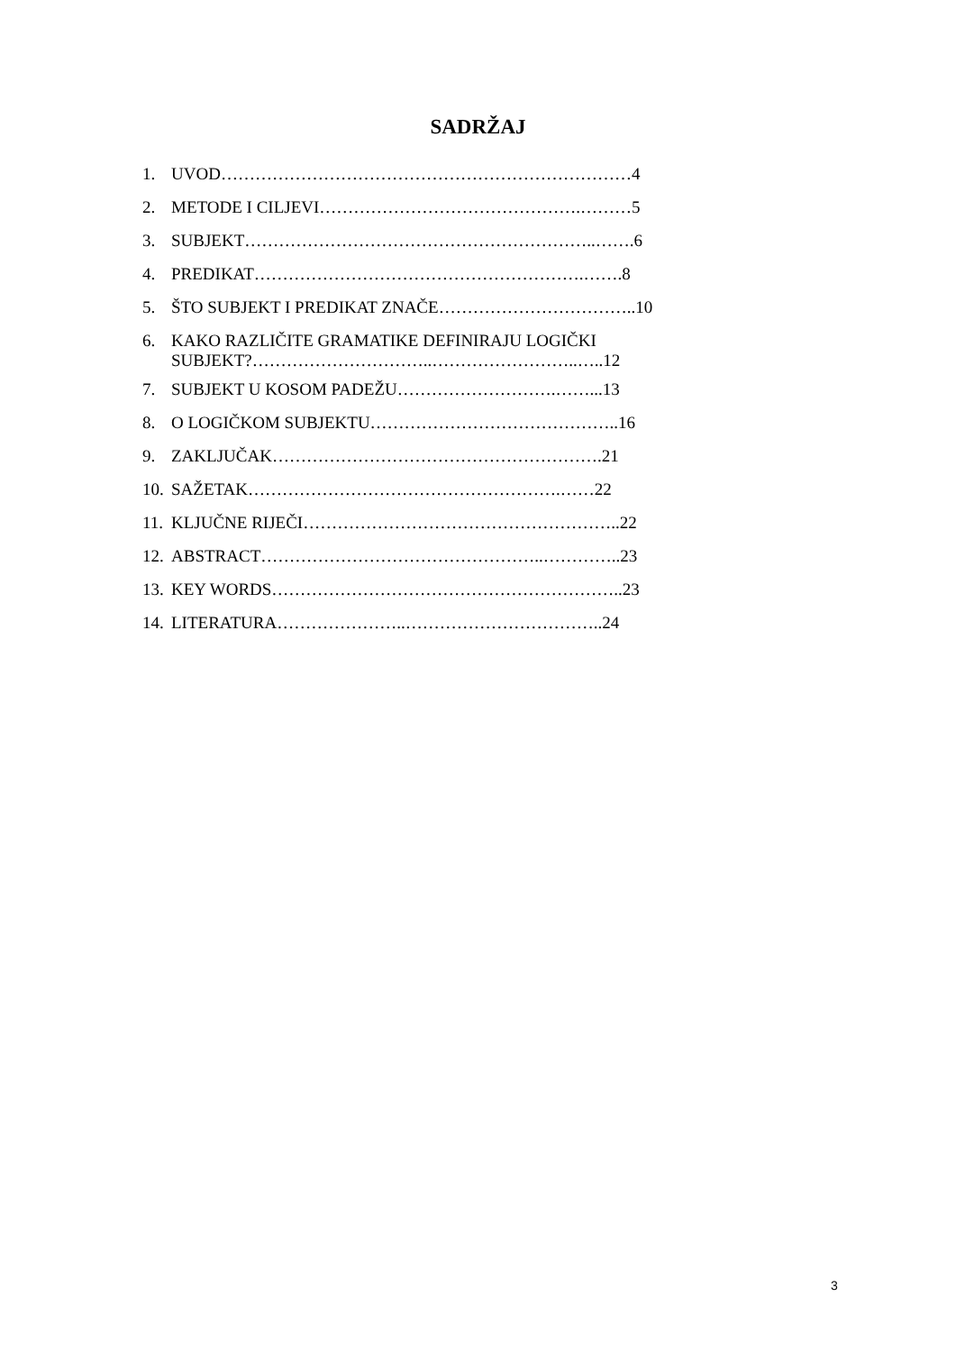SADRŽAJ
1. UVOD………………………………………………………………4
2. METODE I CILJEVI……………………………………….………5
3. SUBJEKT……………………………………………………..…….6
4. PREDIKAT………………………………………………….…….8
5. ŠTO SUBJEKT I PREDIKAT ZNAČE……………………………..10
6. KAKO RAZLIČITE GRAMATIKE DEFINIRAJU LOGIČKI
SUBJEKT?…………………………..……………………..…..12
7. SUBJEKT U KOSOM PADEŽU……………………….……...13
8. O LOGIČKOM SUBJEKTU……………………………………..16
9. ZAKLJUČAK………………………………………………….21
10. SAŽETAK……………………………………………….……22
11. KLJUČNE RIJEČI………………………………………………..22
12. ABSTRACT…………………………………………..…………..23
13. KEY WORDS……………………………………………………..23
14. LITERATURA…………………..……………………………..24
3